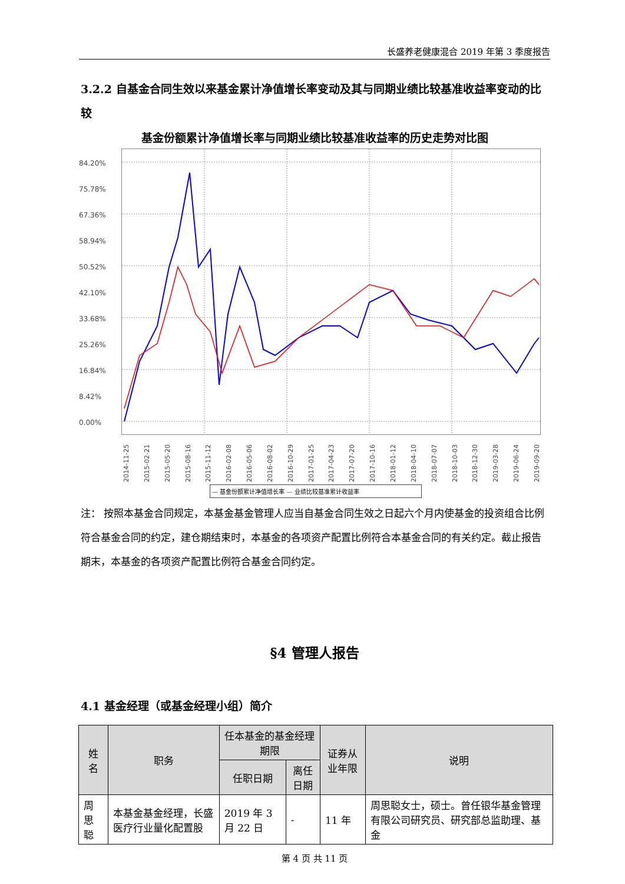长盛养老健康混合 2019 年第 3 季度报告
3.2.2 自基金合同生效以来基金累计净值增长率变动及其与同期业绩比较基准收益率变动的比较
基金份额累计净值增长率与同期业绩比较基准收益率的历史走势对比图
84.20%
75.78%
67.36%
58.94%
50.52%
42.10%
33.68%
25.26%
16.84%
8.42%
0.00%
2014-11-25 2015-02-21 2015-05-20 2015-08-16 2015-11-12 2016-02-08 2016-05-06 2016-08-02 2016-10-29 2017-01-25 2017-04-23 2017-07-20 2017-10-16 2018-01-12 2018-04-10 2018-07-07 2018-10-03 2018-12-30 2019-03-28 2019-06-24 2019-09-20
— 基金份额累计净值增长率 — 业绩比较基准累计收益率
注： 按照本基金合同规定，本基金基金管理人应当自基金合同生效之日起六个月内使基金的投资组合比例符合基金合同的约定，建仓期结束时，本基金的各项资产配置比例符合本基金合同的有关约定。截止报告期末，本基金的各项资产配置比例符合基金合同约定。
§4 管理人报告
4.1 基金经理（或基金经理小组）简介
| 姓名 | 职务 | 任本基金的基金经理期限 | | 证券从业年限 | 说明 |
| --- | --- | --- | --- | --- | --- |
| | | 任职日期 | 离任日期 | | |
| 周思聪 | 本基金基金经理，长盛医疗行业量化配置股 | 2019 年 3 月 22 日 | - | 11 年 | 周思聪女士，硕士。曾任银华基金管理有限公司研究员、研究部总监助理、基金 |
第 4 页 共 11 页